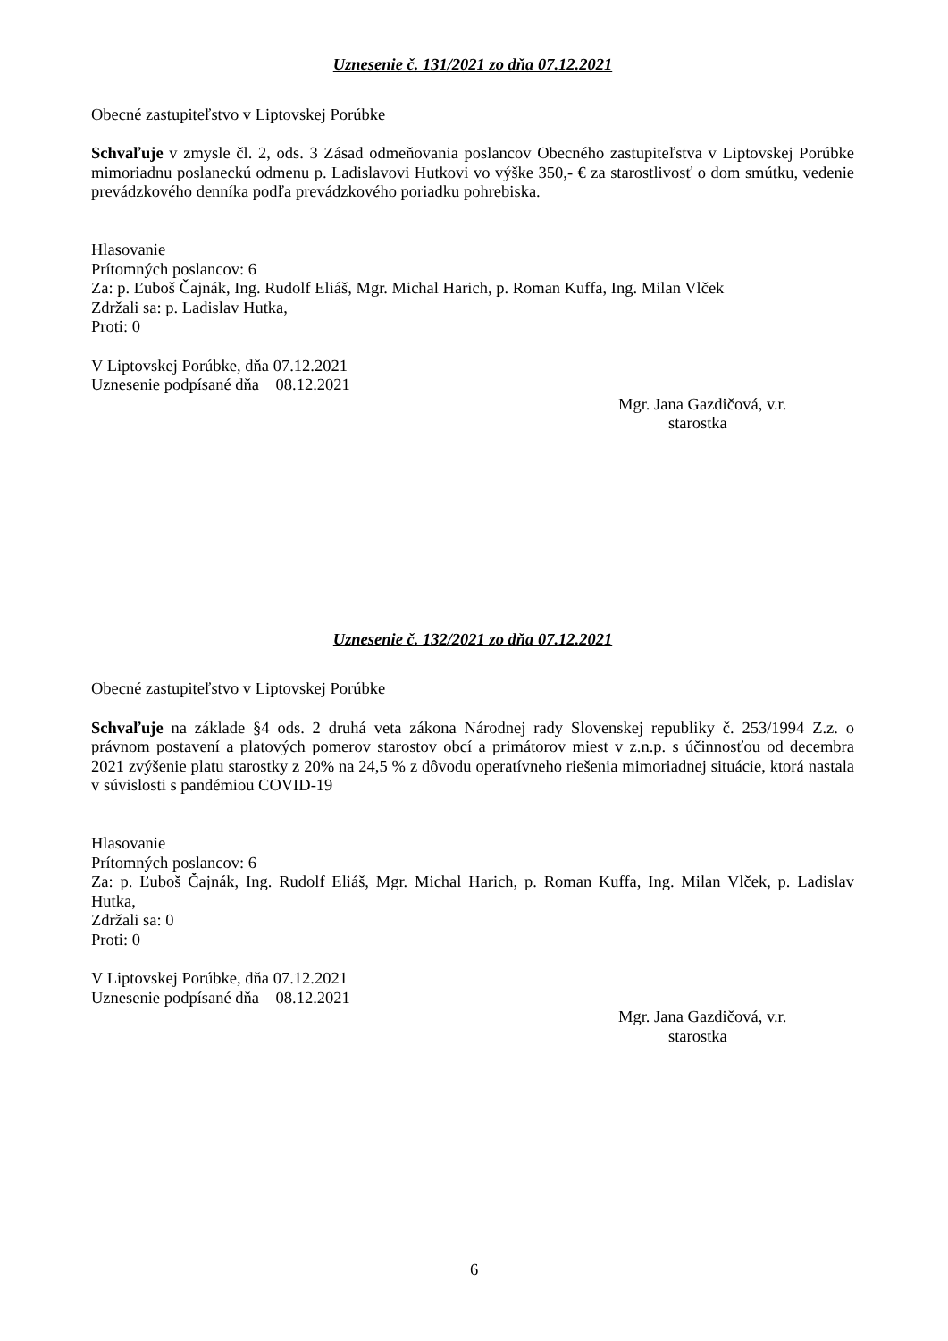Uznesenie č. 131/2021 zo dňa 07.12.2021
Obecné zastupiteľstvo v Liptovskej Porúbke
Schvaľuje v zmysle čl. 2, ods. 3 Zásad odmeňovania poslancov Obecného zastupiteľstva v Liptovskej Porúbke mimoriadnu poslaneckú odmenu p. Ladislavovi Hutkovi vo výške 350,- € za starostlivosť o dom smútku, vedenie prevádzkového denníka podľa prevádzkového poriadku pohrebiska.
Hlasovanie
Prítomných poslancov: 6
Za: p. Ľuboš Čajnák, Ing. Rudolf Eliáš, Mgr. Michal Harich, p. Roman Kuffa, Ing. Milan Vlček
Zdržali sa: p. Ladislav Hutka,
Proti: 0
V Liptovskej Porúbke, dňa 07.12.2021
Uznesenie podpísané dňa 08.12.2021
Mgr. Jana Gazdičová, v.r.
starostka
Uznesenie č. 132/2021 zo dňa 07.12.2021
Obecné zastupiteľstvo v Liptovskej Porúbke
Schvaľuje na základe §4 ods. 2 druhá veta zákona Národnej rady Slovenskej republiky č. 253/1994 Z.z. o právnom postavení a platových pomerov starostov obcí a primátorov miest v z.n.p. s účinnosťou od decembra 2021 zvýšenie platu starostky z 20% na 24,5 % z dôvodu operatívneho riešenia mimoriadnej situácie, ktorá nastala v súvislosti s pandémiou COVID-19
Hlasovanie
Prítomných poslancov: 6
Za: p. Ľuboš Čajnák, Ing. Rudolf Eliáš, Mgr. Michal Harich, p. Roman Kuffa, Ing. Milan Vlček, p. Ladislav Hutka,
Zdržali sa: 0
Proti: 0
V Liptovskej Porúbke, dňa 07.12.2021
Uznesenie podpísané dňa 08.12.2021
Mgr. Jana Gazdičová, v.r.
starostka
6